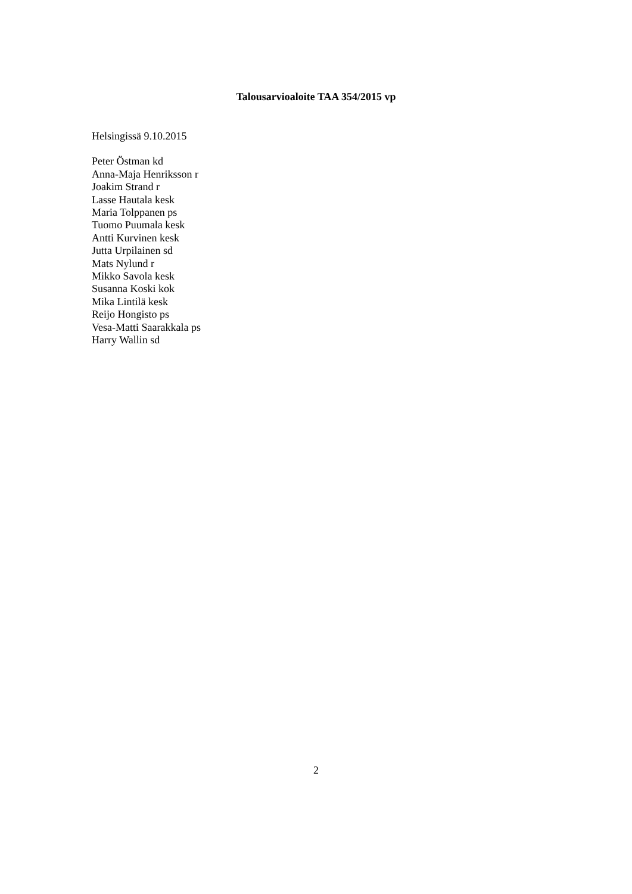Talousarvioaloite TAA 354/2015 vp
Helsingissä 9.10.2015
Peter Östman kd
Anna-Maja Henriksson r
Joakim Strand r
Lasse Hautala kesk
Maria Tolppanen ps
Tuomo Puumala kesk
Antti Kurvinen kesk
Jutta Urpilainen sd
Mats Nylund r
Mikko Savola kesk
Susanna Koski kok
Mika Lintilä kesk
Reijo Hongisto ps
Vesa-Matti Saarakkala ps
Harry Wallin sd
2